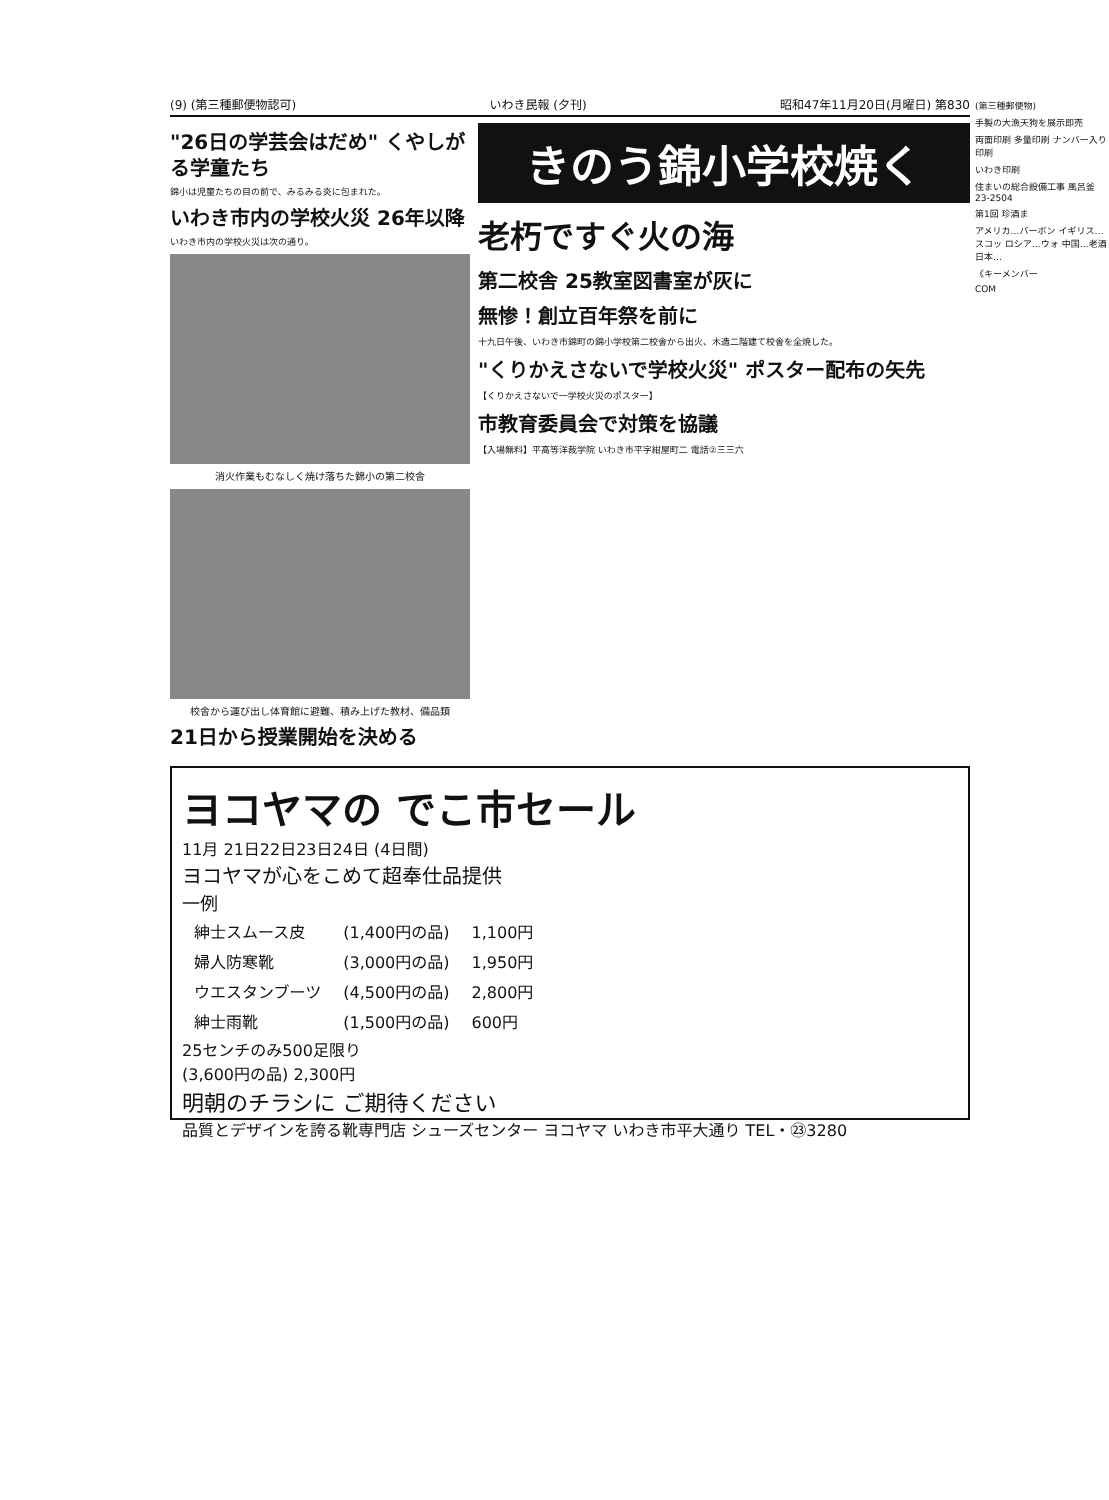(9) (第三種郵便物認可) いわき民報 (夕刊) 昭和47年11月20日(月曜日) 第830
"26日の学芸会はだめ" くやしがる学童たち
錦小は児童たちの目の前で、みるみる炎に包まれた。
いわき市内の学校火災 26年以降
いわき市内の学校火災は次の通り。
消火作業もむなしく焼け落ちた錦小の第二校舎
校舎から運び出し体育館に避難、積み上げた教材、備品類
21日から授業開始を決める
きのう錦小学校焼く
老朽ですぐ火の海
第二校舎 25教室図書室が灰に
無惨！創立百年祭を前に
十九日午後、いわき市錦町の錦小学校第二校舎から出火、木造二階建て校舎を全焼した。
"くりかえさないで学校火災" ポスター配布の矢先
【くりかえさないで一学校火災のポスター】
市教育委員会で対策を協議
【入場無料】平高等洋裁学院 いわき市平字紺屋町二 電話②三三六
ヨコヤマの でこ市セール
11月 21日22日23日24日 (4日間)
ヨコヤマが心をこめて超奉仕品提供
一例
| 紳士スムース皮 | (1,400円の品) | 1,100円 |
| 婦人防寒靴 | (3,000円の品) | 1,950円 |
| ウエスタンブーツ | (4,500円の品) | 2,800円 |
| 紳士雨靴 | (1,500円の品) | 600円 |
25センチのみ500足限り
(3,600円の品) 2,300円
明朝のチラシに ご期待ください
品質とデザインを誇る靴専門店 シューズセンター ヨコヤマ いわき市平大通り TEL・㉓3280
(第三種郵便物)
手製の大漁天狗を展示即売
両面印刷 多量印刷 ナンバー入り印刷
いわき印刷
住まいの総合設備工事 風呂釜 23-2504
第1回 珍酒ま
アメリカ…バーボン イギリス…スコッ ロシア…ウォ 中国…老酒 日本…
《キーメンバー
COM